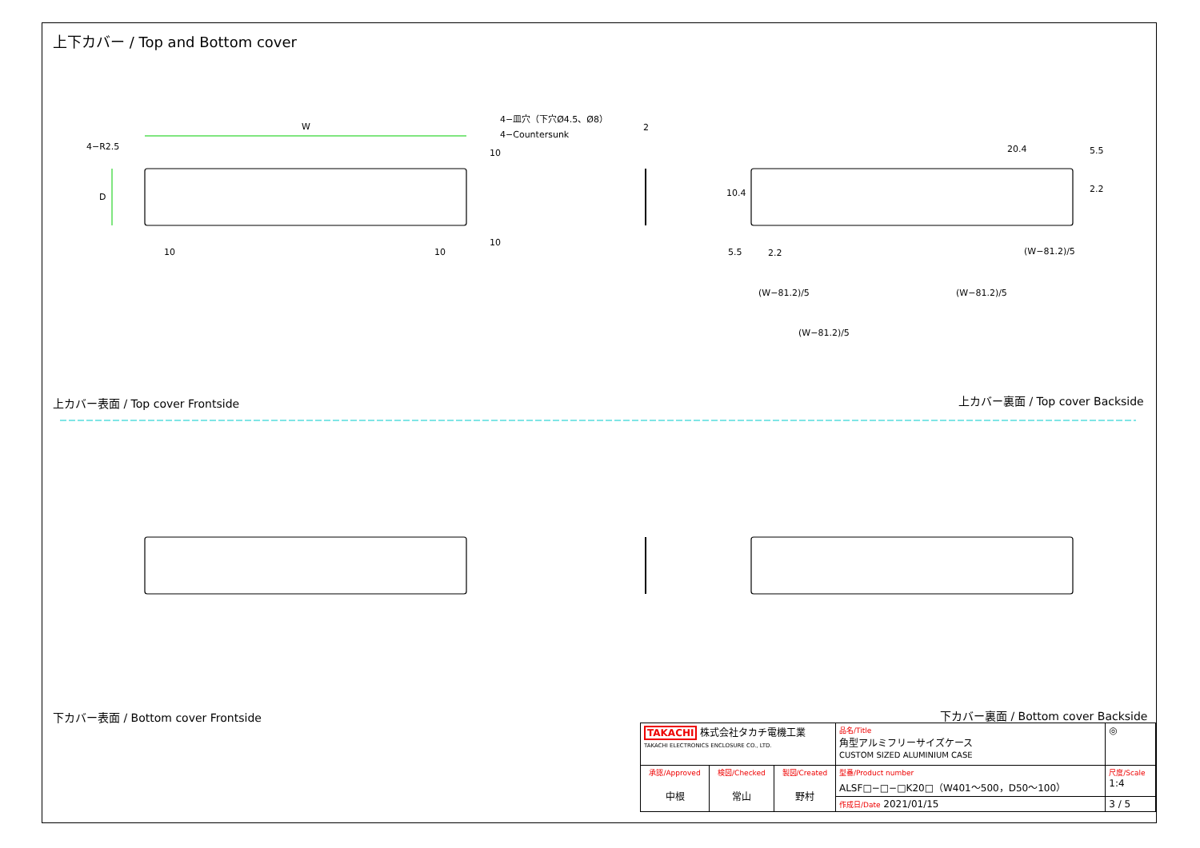上下カバー / Top and Bottom cover
W
4−R2.5
D
4−皿穴（下穴Ø4.5、Ø8）
4−Countersunk
10
10
10 10
2
20.4 5.5
2.2
10.4
5.5 2.2 (W−81.2)/5
(W−81.2)/5 (W−81.2)/5
(W−81.2)/5
上カバー表面 / Top cover Frontside
上カバー裏面 / Top cover Backside
下カバー表面 / Bottom cover Frontside
下カバー裏面 / Bottom cover Backside
| TAKACHI 株式会社タカチ電機工業 TAKACHI ELECTRONICS ENCLOSURE CO., LTD. | | | 品名/Title 角型アルミフリーサイズケース CUSTOM SIZED ALUMINIUM CASE | ◎ |
| 承認/Approved 中根 | 検図/Checked 常山 | 製図/Created 野村 | 型番/Product number ALSF□−□−□K20□（W401〜500，D50〜100） | 尺度/Scale 1:4 |
| | | | 作成日/Date 2021/01/15 | 3 / 5 |